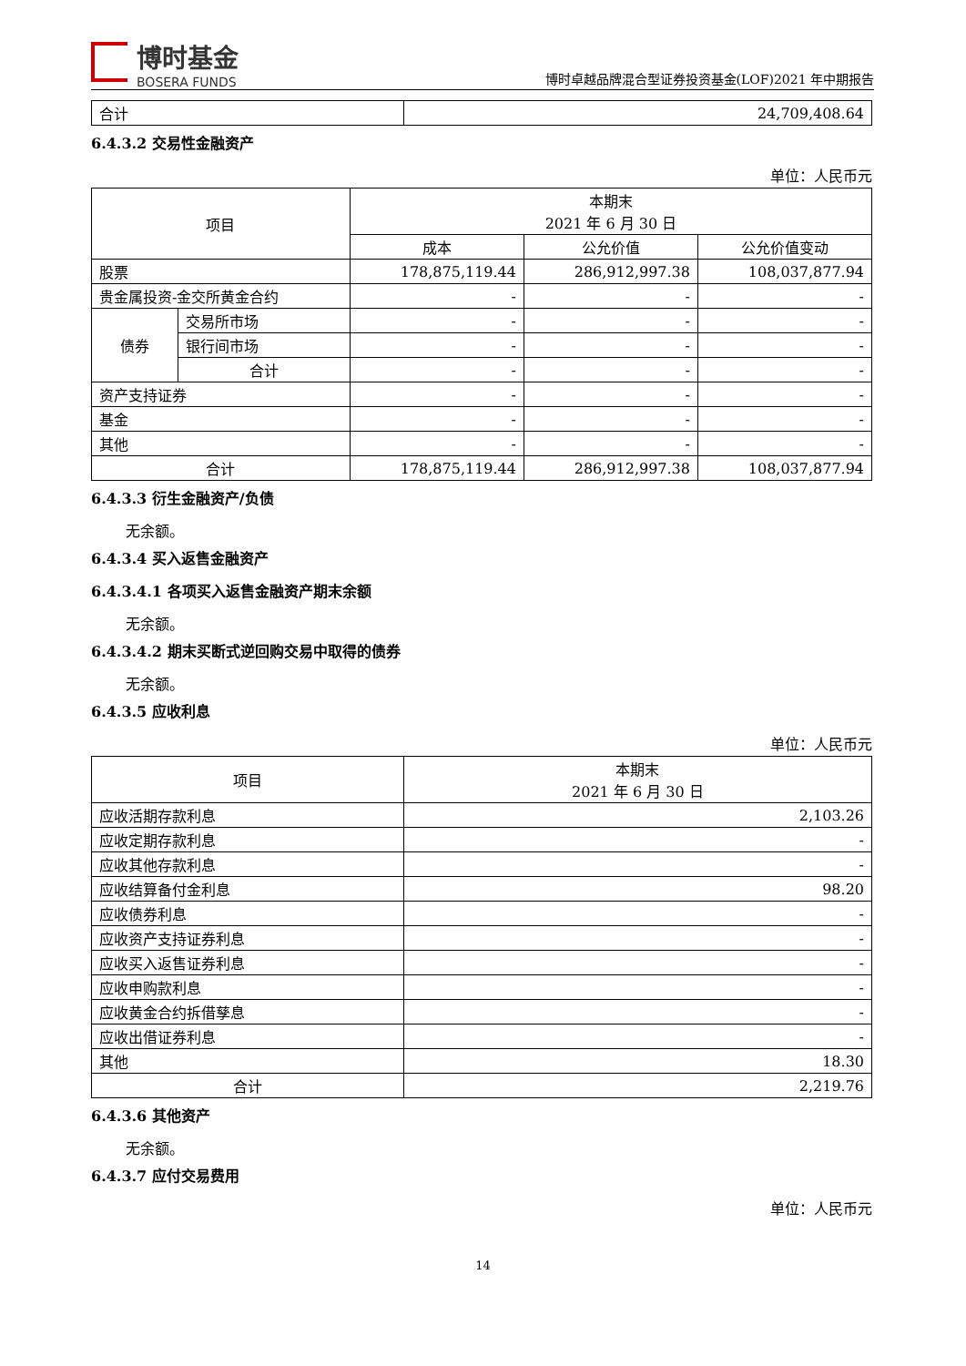博时基金
BOSERA FUNDS
博时卓越品牌混合型证券投资基金(LOF)2021 年中期报告
| 合计 | 24,709,408.64 |
6.4.3.2 交易性金融资产
单位：人民币元
| 项目 | | 本期末 2021 年 6 月 30 日 | | |
| --- | --- | --- | --- | --- |
| | | 成本 | 公允价值 | 公允价值变动 |
| 股票 | | 178,875,119.44 | 286,912,997.38 | 108,037,877.94 |
| 贵金属投资-金交所黄金合约 | | - | - | - |
| 债券 | 交易所市场 | - | - | - |
| | 银行间市场 | - | - | - |
| | 合计 | - | - | - |
| 资产支持证券 | | - | - | - |
| 基金 | | - | - | - |
| 其他 | | - | - | - |
| 合计 | | 178,875,119.44 | 286,912,997.38 | 108,037,877.94 |
6.4.3.3 衍生金融资产/负债
无余额。
6.4.3.4 买入返售金融资产
6.4.3.4.1 各项买入返售金融资产期末余额
无余额。
6.4.3.4.2 期末买断式逆回购交易中取得的债券
无余额。
6.4.3.5 应收利息
单位：人民币元
| 项目 | 本期末 2021 年 6 月 30 日 |
| --- | --- |
| 应收活期存款利息 | 2,103.26 |
| 应收定期存款利息 | - |
| 应收其他存款利息 | - |
| 应收结算备付金利息 | 98.20 |
| 应收债券利息 | - |
| 应收资产支持证券利息 | - |
| 应收买入返售证券利息 | - |
| 应收申购款利息 | - |
| 应收黄金合约拆借孳息 | - |
| 应收出借证券利息 | - |
| 其他 | 18.30 |
| 合计 | 2,219.76 |
6.4.3.6 其他资产
无余额。
6.4.3.7 应付交易费用
单位：人民币元
14